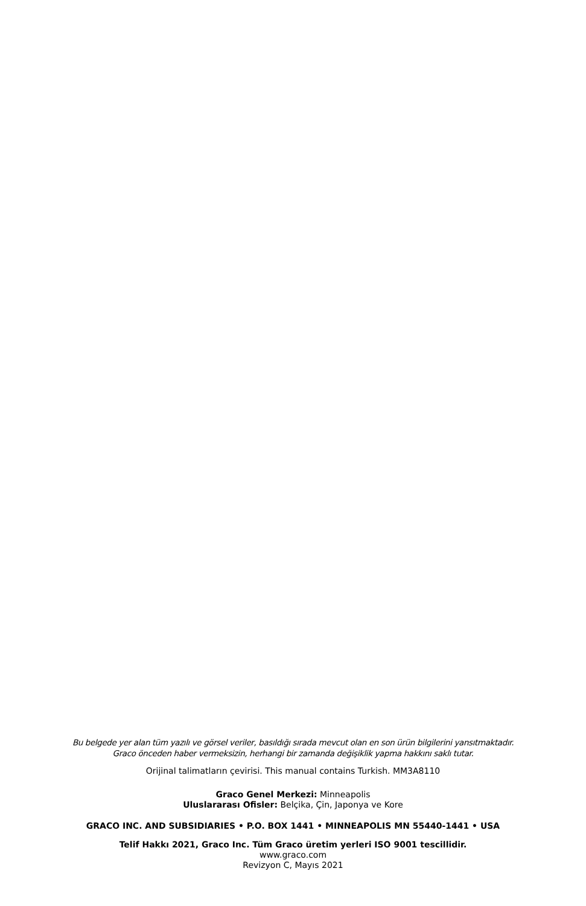Bu belgede yer alan tüm yazılı ve görsel veriler, basıldığı sırada mevcut olan en son ürün bilgilerini yansıtmaktadır.
Graco önceden haber vermeksizin, herhangi bir zamanda değişiklik yapma hakkını saklı tutar.
Orijinal talimatların çevirisi. This manual contains Turkish. MM3A8110
Graco Genel Merkezi: Minneapolis
Uluslararası Ofisler: Belçika, Çin, Japonya ve Kore
GRACO INC. AND SUBSIDIARIES • P.O. BOX 1441 • MINNEAPOLIS MN 55440-1441 • USA
Telif Hakkı 2021, Graco Inc. Tüm Graco üretim yerleri ISO 9001 tescillidir.
www.graco.com
Revizyon C, Mayıs 2021